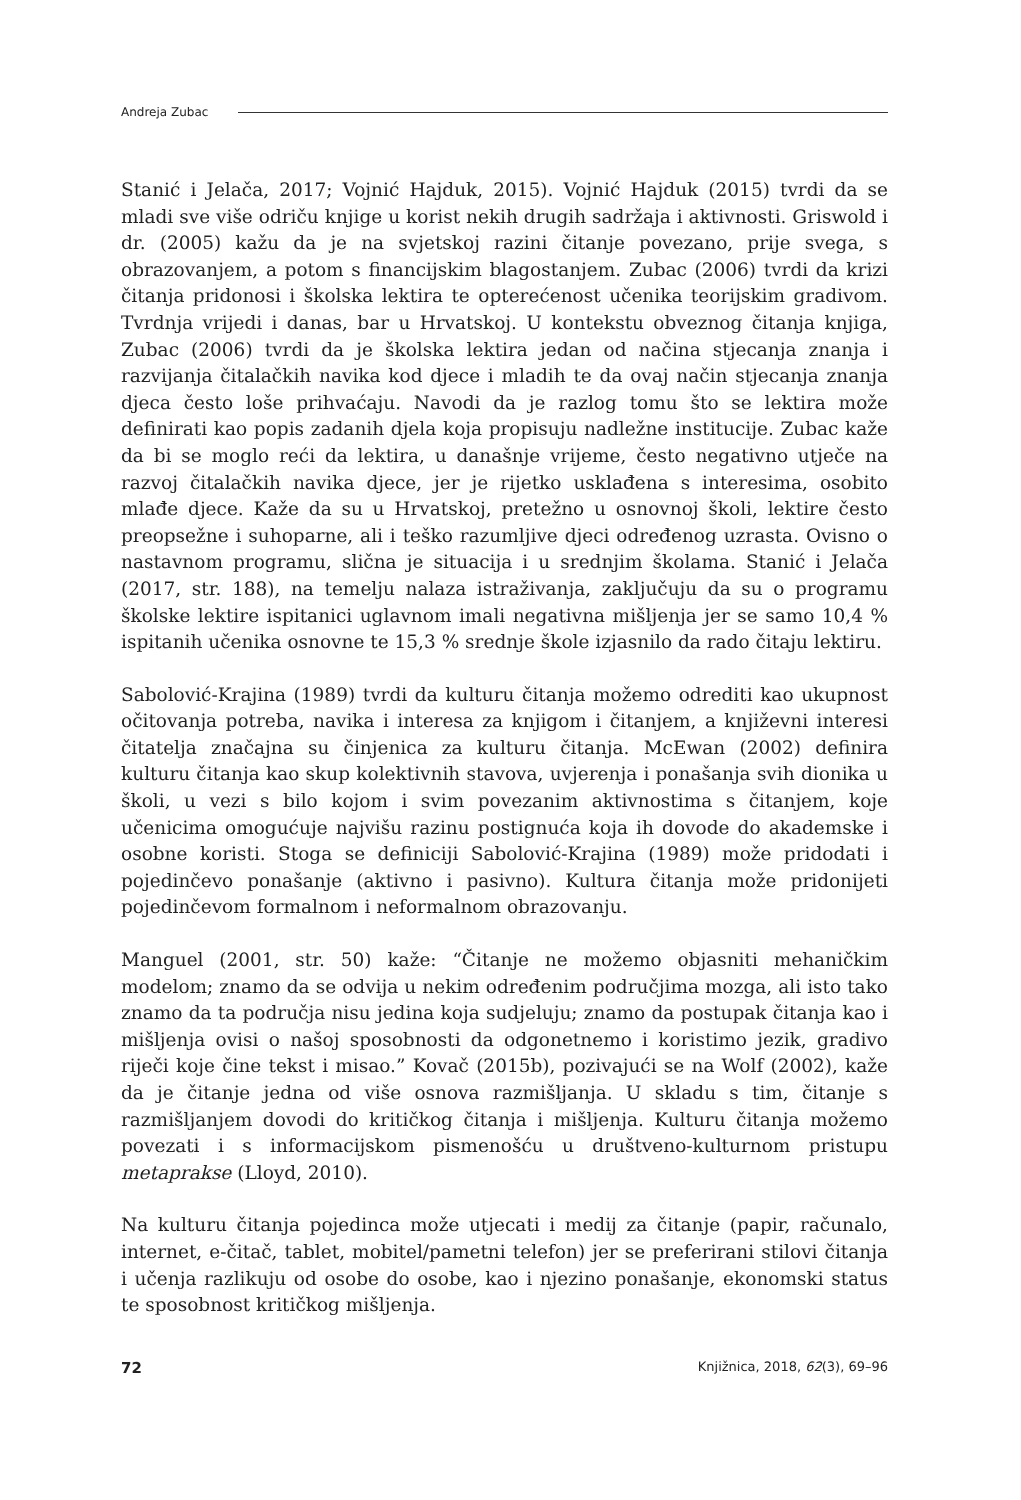Andreja Zubac
Stanić i Jelača, 2017; Vojnić Hajduk, 2015). Vojnić Hajduk (2015) tvrdi da se mladi sve više odriču knjige u korist nekih drugih sadržaja i aktivnosti. Griswold i dr. (2005) kažu da je na svjetskoj razini čitanje povezano, prije svega, s obrazovanjem, a potom s financijskim blagostanjem. Zubac (2006) tvrdi da krizi čitanja pridonosi i školska lektira te opterećenost učenika teorijskim gradivom. Tvrdnja vrijedi i danas, bar u Hrvatskoj. U kontekstu obveznog čitanja knjiga, Zubac (2006) tvrdi da je školska lektira jedan od načina stjecanja znanja i razvijanja čitalačkih navika kod djece i mladih te da ovaj način stjecanja znanja djeca često loše prihvaćaju. Navodi da je razlog tomu što se lektira može definirati kao popis zadanih djela koja propisuju nadležne institucije. Zubac kaže da bi se moglo reći da lektira, u današnje vrijeme, često negativno utječe na razvoj čitalačkih navika djece, jer je rijetko usklađena s interesima, osobito mlađe djece. Kaže da su u Hrvatskoj, pretežno u osnovnoj školi, lektire često preopsežne i suhoparne, ali i teško razumljive djeci određenog uzrasta. Ovisno o nastavnom programu, slična je situacija i u srednjim školama. Stanić i Jelača (2017, str. 188), na temelju nalaza istraživanja, zaključuju da su o programu školske lektire ispitanici uglavnom imali negativna mišljenja jer se samo 10,4 % ispitanih učenika osnovne te 15,3 % srednje škole izjasnilo da rado čitaju lektiru.
Sabolović-Krajina (1989) tvrdi da kulturu čitanja možemo odrediti kao ukupnost očitovanja potreba, navika i interesa za knjigom i čitanjem, a književni interesi čitatelja značajna su činjenica za kulturu čitanja. McEwan (2002) definira kulturu čitanja kao skup kolektivnih stavova, uvjerenja i ponašanja svih dionika u školi, u vezi s bilo kojom i svim povezanim aktivnostima s čitanjem, koje učenicima omogućuje najvišu razinu postignuća koja ih dovode do akademske i osobne koristi. Stoga se definiciji Sabolović-Krajina (1989) može pridodati i pojedinčevo ponašanje (aktivno i pasivno). Kultura čitanja može pridonijeti pojedinčevom formalnom i neformalnom obrazovanju.
Manguel (2001, str. 50) kaže: “Čitanje ne možemo objasniti mehaničkim modelom; znamo da se odvija u nekim određenim područjima mozga, ali isto tako znamo da ta područja nisu jedina koja sudjeluju; znamo da postupak čitanja kao i mišljenja ovisi o našoj sposobnosti da odgonetnemo i koristimo jezik, gradivo riječi koje čine tekst i misao.” Kovač (2015b), pozivajući se na Wolf (2002), kaže da je čitanje jedna od više osnova razmišljanja. U skladu s tim, čitanje s razmišljanjem dovodi do kritičkog čitanja i mišljenja. Kulturu čitanja možemo povezati i s informacijskom pismenošću u društveno-kulturnom pristupu metaprakse (Lloyd, 2010).
Na kulturu čitanja pojedinca može utjecati i medij za čitanje (papir, računalo, internet, e-čitač, tablet, mobitel/pametni telefon) jer se preferirani stilovi čitanja i učenja razlikuju od osobe do osobe, kao i njezino ponašanje, ekonomski status te sposobnost kritičkog mišljenja.
72 Knjižnica, 2018, 62(3), 69–96